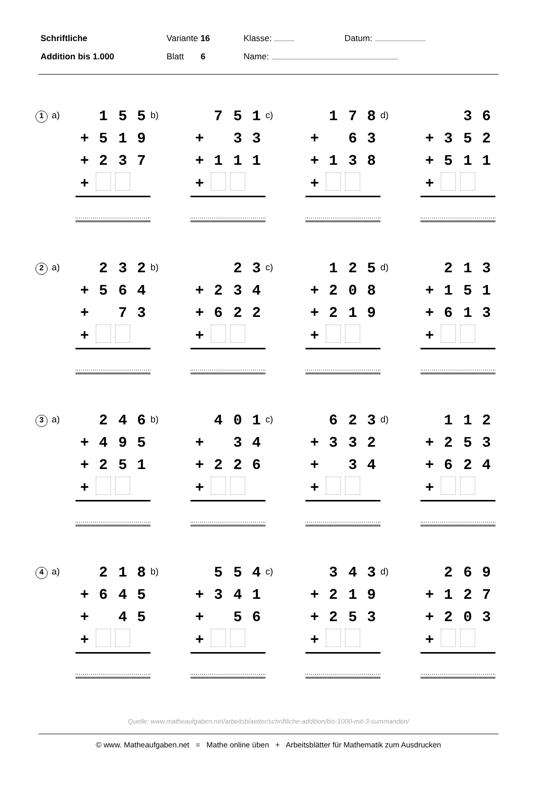| Schriftliche | Variante 16 | Klasse: | Datum: |
| Addition bis 1.000 | Blatt 6 | Name: | |
1 a)
| | 1 | 5 | 5 |
| + | 5 | 1 | 9 |
| + | 2 | 3 | 7 |
| + | | | |
b)
| | 7 | 5 | 1 |
| + | | 3 | 3 |
| + | 1 | 1 | 1 |
| + | | | |
c)
| | 1 | 7 | 8 |
| + | | 6 | 3 |
| + | 1 | 3 | 8 |
| + | | | |
d)
| | | 3 | 6 |
| + | 3 | 5 | 2 |
| + | 5 | 1 | 1 |
| + | | | |
2 a)
| | 2 | 3 | 2 |
| + | 5 | 6 | 4 |
| + | | 7 | 3 |
| + | | | |
b)
| | | 2 | 3 |
| + | 2 | 3 | 4 |
| + | 6 | 2 | 2 |
| + | | | |
c)
| | 1 | 2 | 5 |
| + | 2 | 0 | 8 |
| + | 2 | 1 | 9 |
| + | | | |
d)
| | 2 | 1 | 3 |
| + | 1 | 5 | 1 |
| + | 6 | 1 | 3 |
| + | | | |
3 a)
| | 2 | 4 | 6 |
| + | 4 | 9 | 5 |
| + | 2 | 5 | 1 |
| + | | | |
b)
| | 4 | 0 | 1 |
| + | | 3 | 4 |
| + | 2 | 2 | 6 |
| + | | | |
c)
| | 6 | 2 | 3 |
| + | 3 | 3 | 2 |
| + | | 3 | 4 |
| + | | | |
d)
| | 1 | 1 | 2 |
| + | 2 | 5 | 3 |
| + | 6 | 2 | 4 |
| + | | | |
4 a)
| | 2 | 1 | 8 |
| + | 6 | 4 | 5 |
| + | | 4 | 5 |
| + | | | |
b)
| | 5 | 5 | 4 |
| + | 3 | 4 | 1 |
| + | | 5 | 6 |
| + | | | |
c)
| | 3 | 4 | 3 |
| + | 2 | 1 | 9 |
| + | 2 | 5 | 3 |
| + | | | |
d)
| | 2 | 6 | 9 |
| + | 1 | 2 | 7 |
| + | 2 | 0 | 3 |
| + | | | |
Quelle: www.matheaufgaben.net/arbeitsblaetter/schriftliche-addition/bis-1000-mit-3-summanden/
© www. Matheaufgaben.net = Mathe online üben + Arbeitsblätter für Mathematik zum Ausdrucken